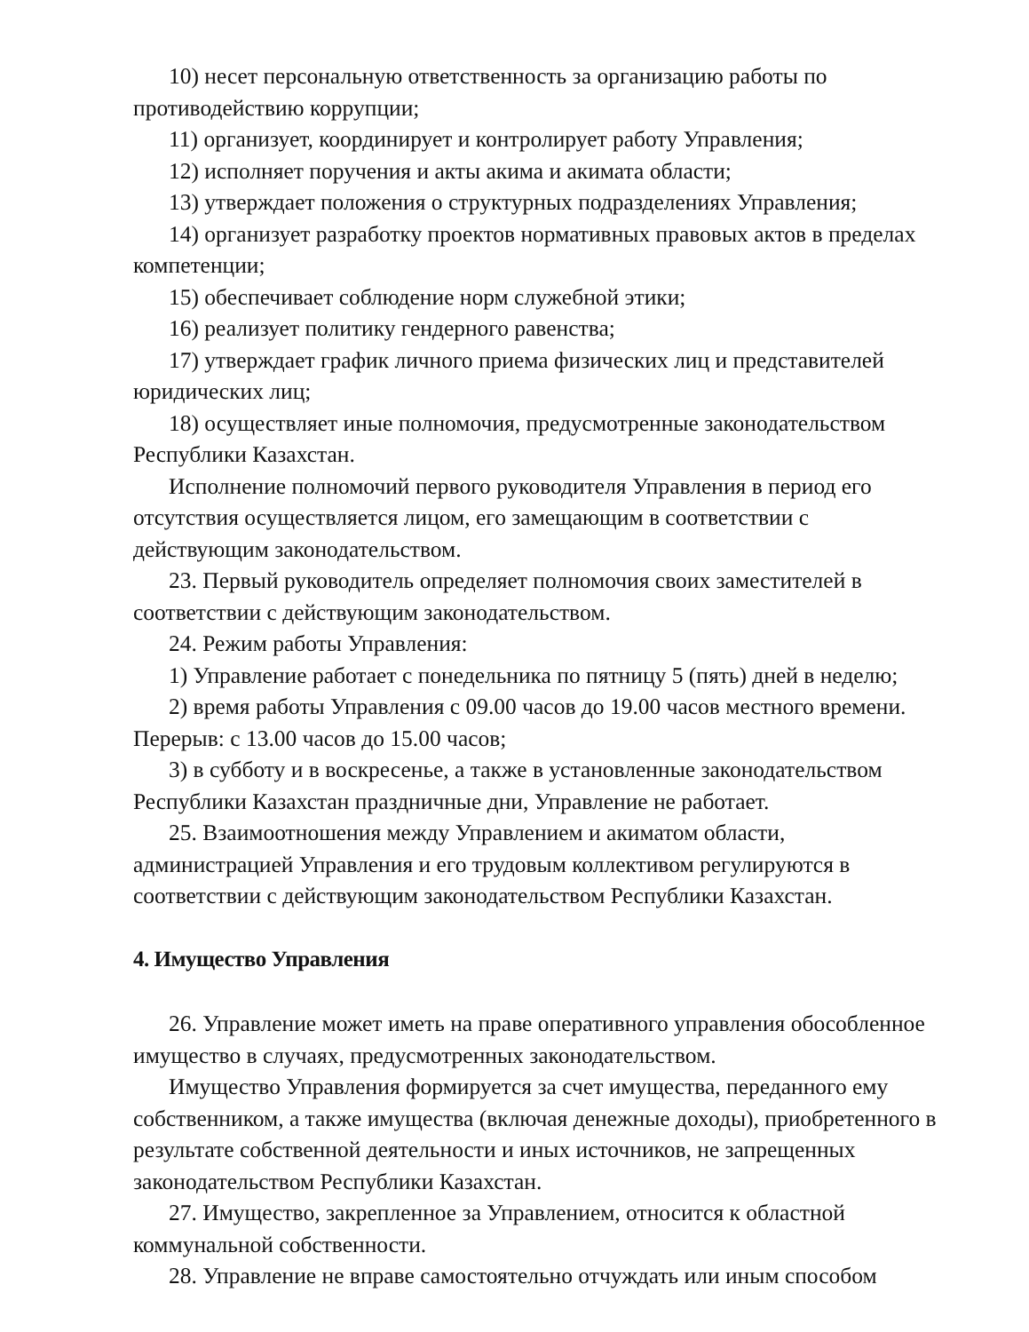10) несет персональную ответственность за организацию работы по противодействию коррупции;
11) организует, координирует и контролирует работу Управления;
12) исполняет поручения и акты акима и акимата области;
13) утверждает положения о структурных подразделениях Управления;
14) организует разработку проектов нормативных правовых актов в пределах компетенции;
15) обеспечивает соблюдение норм служебной этики;
16) реализует политику гендерного равенства;
17) утверждает график личного приема физических лиц и представителей юридических лиц;
18) осуществляет иные полномочия, предусмотренные законодательством Республики Казахстан.
Исполнение полномочий первого руководителя Управления в период его отсутствия осуществляется лицом, его замещающим в соответствии с действующим законодательством.
23. Первый руководитель определяет полномочия своих заместителей в соответствии с действующим законодательством.
24. Режим работы Управления:
1) Управление работает с понедельника по пятницу 5 (пять) дней в неделю;
2) время работы Управления с 09.00 часов до 19.00 часов местного времени. Перерыв: с 13.00 часов до 15.00 часов;
3) в субботу и в воскресенье, а также в установленные законодательством Республики Казахстан праздничные дни, Управление не работает.
25. Взаимоотношения между Управлением и акиматом области, администрацией Управления и его трудовым коллективом регулируются в соответствии с действующим законодательством Республики Казахстан.
4. Имущество Управления
26. Управление может иметь на праве оперативного управления обособленное имущество в случаях, предусмотренных законодательством.
Имущество Управления формируется за счет имущества, переданного ему собственником, а также имущества (включая денежные доходы), приобретенного в результате собственной деятельности и иных источников, не запрещенных законодательством Республики Казахстан.
27. Имущество, закрепленное за Управлением, относится к областной коммунальной собственности.
28. Управление не вправе самостоятельно отчуждать или иным способом